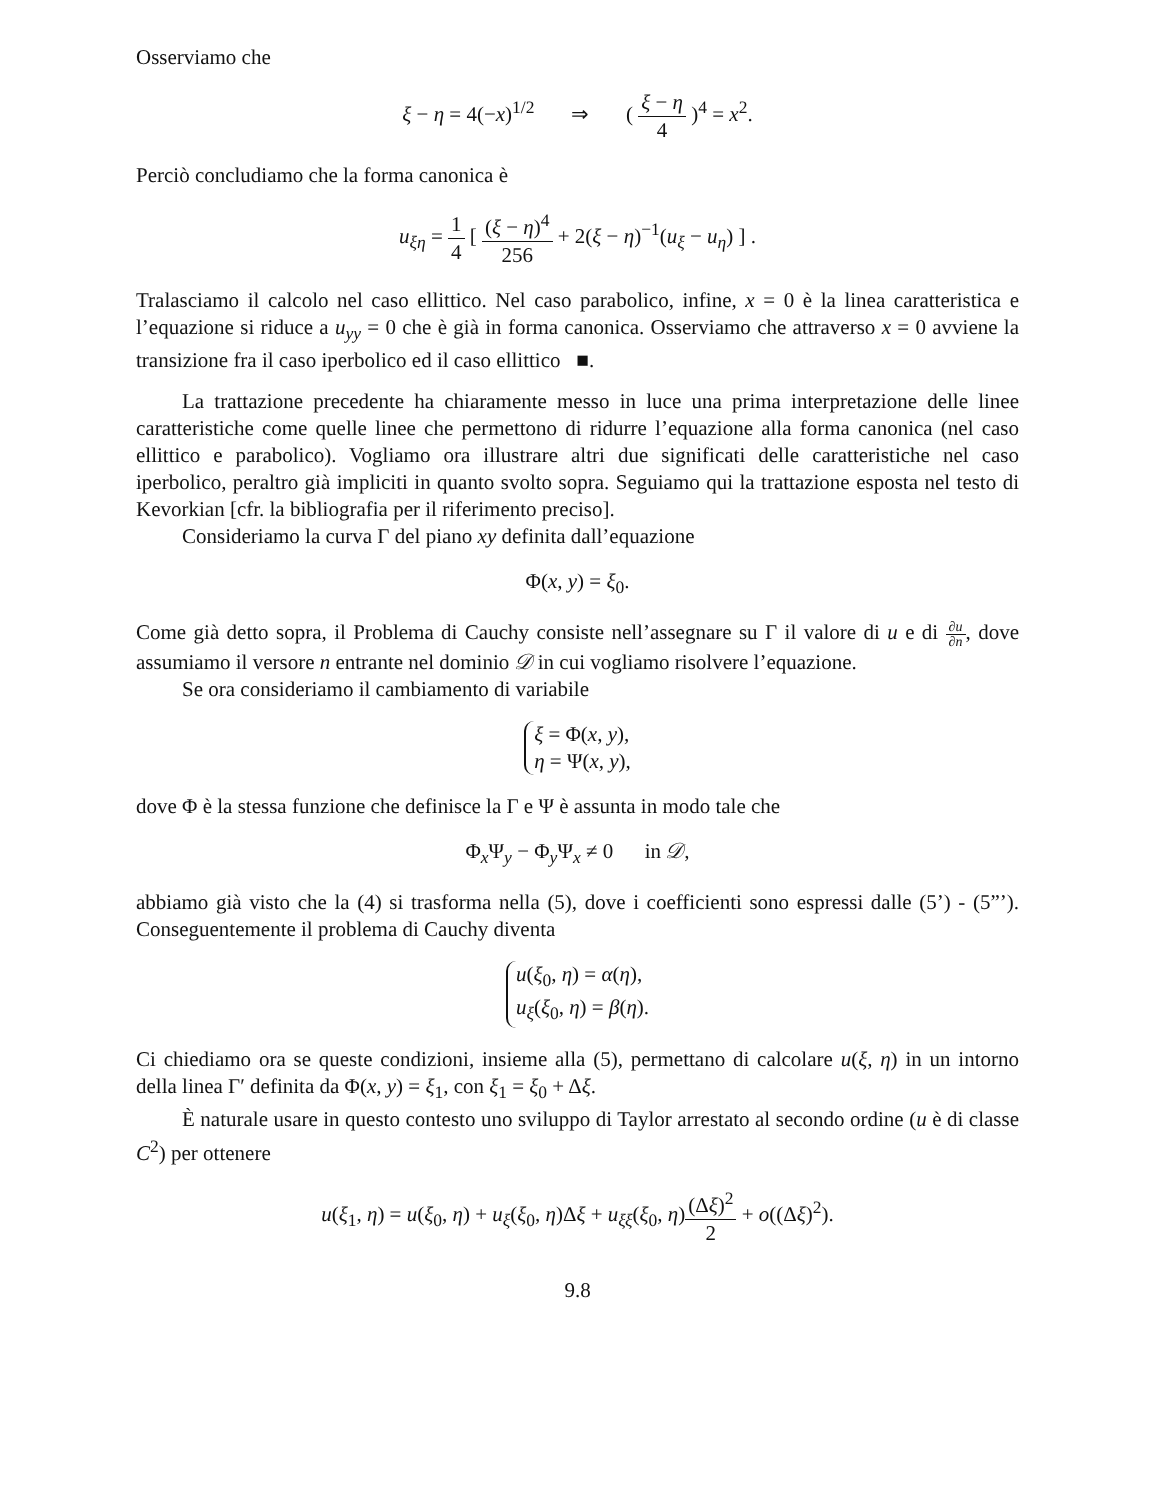Osserviamo che
ξ − η = 4(−x)<sup>1/2</sup> ⇒ ( ξ − η 4 )<sup>4</sup> = x<sup>2</sup>.
Perciò concludiamo che la forma canonica è
u<sub>ξη</sub> = 1 4 [ (ξ − η)<sup>4</sup> 256 + 2(ξ − η)<sup>−1</sup>(u<sub>ξ</sub> − u<sub>η</sub>) ] .
Tralasciamo il calcolo nel caso ellittico. Nel caso parabolico, infine, x = 0 è la linea caratteristica e l’equazione si riduce a u<sub>yy</sub> = 0 che è già in forma canonica. Osserviamo che attraverso x = 0 avviene la transizione fra il caso iperbolico ed il caso ellittico ■.
La trattazione precedente ha chiaramente messo in luce una prima interpretazione delle linee caratteristiche come quelle linee che permettono di ridurre l’equazione alla forma canonica (nel caso ellittico e parabolico). Vogliamo ora illustrare altri due significati delle caratteristiche nel caso iperbolico, peraltro già impliciti in quanto svolto sopra. Seguiamo qui la trattazione esposta nel testo di Kevorkian [cfr. la bibliografia per il riferimento preciso].
Consideriamo la curva Γ del piano xy definita dall’equazione
Φ(x, y) = ξ<sub>0</sub>.
Come già detto sopra, il Problema di Cauchy consiste nell’assegnare su Γ il valore di u e di ∂u ∂n, dove assumiamo il versore n entrante nel dominio 𝒟 in cui vogliamo risolvere l’equazione.
Se ora consideriamo il cambiamento di variabile
ξ = Φ(x, y),
η = Ψ(x, y),
dove Φ è la stessa funzione che definisce la Γ e Ψ è assunta in modo tale che
Φ<sub>x</sub>Ψ<sub>y</sub> − Φ<sub>y</sub>Ψ<sub>x</sub> ≠ 0 in 𝒟,
abbiamo già visto che la (4) si trasforma nella (5), dove i coefficienti sono espressi dalle (5’) - (5”’). Conseguentemente il problema di Cauchy diventa
u(ξ<sub>0</sub>, η) = α(η),
u<sub>ξ</sub>(ξ<sub>0</sub>, η) = β(η).
Ci chiediamo ora se queste condizioni, insieme alla (5), permettano di calcolare u(ξ, η) in un intorno della linea Γ′ definita da Φ(x, y) = ξ<sub>1</sub>, con ξ<sub>1</sub> = ξ<sub>0</sub> + Δξ.
È naturale usare in questo contesto uno sviluppo di Taylor arrestato al secondo ordine (u è di classe C<sup>2</sup>) per ottenere
u(ξ<sub>1</sub>, η) = u(ξ<sub>0</sub>, η) + u<sub>ξ</sub>(ξ<sub>0</sub>, η)Δξ + u<sub>ξξ</sub>(ξ<sub>0</sub>, η)(Δξ)<sup>2</sup> 2 + o((Δξ)<sup>2</sup>).
9.8